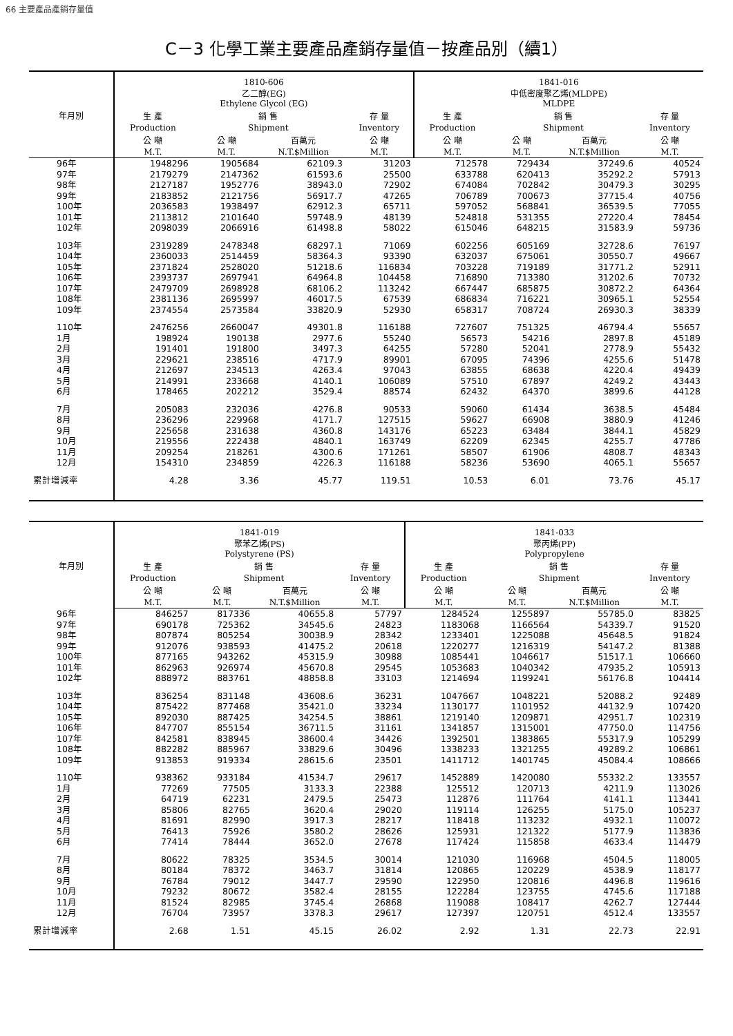66 主要產品產銷存量值
C－3 化學工業主要產品產銷存量值－按產品別（續1）
| 年月別 | 1810-606 乙二醇(EG) Ethylene Glycol (EG) | | | | 1841-016 中低密度聚乙烯(MLDPE) MLDPE | | | |
| --- | --- | --- | --- | --- | --- | --- | --- | --- |
| | 生 產 | 銷 售 | | 存 量 | 生 產 | 銷 售 | | 存 量 |
| | Production | Shipment | | Inventory | Production | Shipment | | Inventory |
| | 公 噸 | 公 噸 | 百萬元 | 公 噸 | 公 噸 | 公 噸 | 百萬元 | 公 噸 |
| | M.T. | M.T. | N.T.$Million | M.T. | M.T. | M.T. | N.T.$Million | M.T. |
| 96年 | 1948296 | 1905684 | 62109.3 | 31203 | 712578 | 729434 | 37249.6 | 40524 |
| 97年 | 2179279 | 2147362 | 61593.6 | 25500 | 633788 | 620413 | 35292.2 | 57913 |
| 98年 | 2127187 | 1952776 | 38943.0 | 72902 | 674084 | 702842 | 30479.3 | 30295 |
| 99年 | 2183852 | 2121756 | 56917.7 | 47265 | 706789 | 700673 | 37715.4 | 40756 |
| 100年 | 2036583 | 1938497 | 62912.3 | 65711 | 597052 | 568841 | 36539.5 | 77055 |
| 101年 | 2113812 | 2101640 | 59748.9 | 48139 | 524818 | 531355 | 27220.4 | 78454 |
| 102年 | 2098039 | 2066916 | 61498.8 | 58022 | 615046 | 648215 | 31583.9 | 59736 |
| 103年 | 2319289 | 2478348 | 68297.1 | 71069 | 602256 | 605169 | 32728.6 | 76197 |
| 104年 | 2360033 | 2514459 | 58364.3 | 93390 | 632037 | 675061 | 30550.7 | 49667 |
| 105年 | 2371824 | 2528020 | 51218.6 | 116834 | 703228 | 719189 | 31771.2 | 52911 |
| 106年 | 2393737 | 2697941 | 64964.8 | 104458 | 716890 | 713380 | 31202.6 | 70732 |
| 107年 | 2479709 | 2698928 | 68106.2 | 113242 | 667447 | 685875 | 30872.2 | 64364 |
| 108年 | 2381136 | 2695997 | 46017.5 | 67539 | 686834 | 716221 | 30965.1 | 52554 |
| 109年 | 2374554 | 2573584 | 33820.9 | 52930 | 658317 | 708724 | 26930.3 | 38339 |
| 110年 | 2476256 | 2660047 | 49301.8 | 116188 | 727607 | 751325 | 46794.4 | 55657 |
| 1月 | 198924 | 190138 | 2977.6 | 55240 | 56573 | 54216 | 2897.8 | 45189 |
| 2月 | 191401 | 191800 | 3497.3 | 64255 | 57280 | 52041 | 2778.9 | 55432 |
| 3月 | 229621 | 238516 | 4717.9 | 89901 | 67095 | 74396 | 4255.6 | 51478 |
| 4月 | 212697 | 234513 | 4263.4 | 97043 | 63855 | 68638 | 4220.4 | 49439 |
| 5月 | 214991 | 233668 | 4140.1 | 106089 | 57510 | 67897 | 4249.2 | 43443 |
| 6月 | 178465 | 202212 | 3529.4 | 88574 | 62432 | 64370 | 3899.6 | 44128 |
| 7月 | 205083 | 232036 | 4276.8 | 90533 | 59060 | 61434 | 3638.5 | 45484 |
| 8月 | 236296 | 229968 | 4171.7 | 127515 | 59627 | 66908 | 3880.9 | 41246 |
| 9月 | 225658 | 231638 | 4360.8 | 143176 | 65223 | 63484 | 3844.1 | 45829 |
| 10月 | 219556 | 222438 | 4840.1 | 163749 | 62209 | 62345 | 4255.7 | 47786 |
| 11月 | 209254 | 218261 | 4300.6 | 171261 | 58507 | 61906 | 4808.7 | 48343 |
| 12月 | 154310 | 234859 | 4226.3 | 116188 | 58236 | 53690 | 4065.1 | 55657 |
| 累計增減率 | 4.28 | 3.36 | 45.77 | 119.51 | 10.53 | 6.01 | 73.76 | 45.17 |
| 年月別 | 1841-019 聚苯乙烯(PS) Polystyrene (PS) | | | | 1841-033 聚丙烯(PP) Polypropylene | | | |
| --- | --- | --- | --- | --- | --- | --- | --- | --- |
| | 生 產 | 銷 售 | | 存 量 | 生 產 | 銷 售 | | 存 量 |
| | Production | Shipment | | Inventory | Production | Shipment | | Inventory |
| | 公 噸 | 公 噸 | 百萬元 | 公 噸 | 公 噸 | 公 噸 | 百萬元 | 公 噸 |
| | M.T. | M.T. | N.T.$Million | M.T. | M.T. | M.T. | N.T.$Million | M.T. |
| 96年 | 846257 | 817336 | 40655.8 | 57797 | 1284524 | 1255897 | 55785.0 | 83825 |
| 97年 | 690178 | 725362 | 34545.6 | 24823 | 1183068 | 1166564 | 54339.7 | 91520 |
| 98年 | 807874 | 805254 | 30038.9 | 28342 | 1233401 | 1225088 | 45648.5 | 91824 |
| 99年 | 912076 | 938593 | 41475.2 | 20618 | 1220277 | 1216319 | 54147.2 | 81388 |
| 100年 | 877165 | 943262 | 45315.9 | 30988 | 1085441 | 1046617 | 51517.1 | 106660 |
| 101年 | 862963 | 926974 | 45670.8 | 29545 | 1053683 | 1040342 | 47935.2 | 105913 |
| 102年 | 888972 | 883761 | 48858.8 | 33103 | 1214694 | 1199241 | 56176.8 | 104414 |
| 103年 | 836254 | 831148 | 43608.6 | 36231 | 1047667 | 1048221 | 52088.2 | 92489 |
| 104年 | 875422 | 877468 | 35421.0 | 33234 | 1130177 | 1101952 | 44132.9 | 107420 |
| 105年 | 892030 | 887425 | 34254.5 | 38861 | 1219140 | 1209871 | 42951.7 | 102319 |
| 106年 | 847707 | 855154 | 36711.5 | 31161 | 1341857 | 1315001 | 47750.0 | 114756 |
| 107年 | 842581 | 838945 | 38600.4 | 34426 | 1392501 | 1383865 | 55317.9 | 105299 |
| 108年 | 882282 | 885967 | 33829.6 | 30496 | 1338233 | 1321255 | 49289.2 | 106861 |
| 109年 | 913853 | 919334 | 28615.6 | 23501 | 1411712 | 1401745 | 45084.4 | 108666 |
| 110年 | 938362 | 933184 | 41534.7 | 29617 | 1452889 | 1420080 | 55332.2 | 133557 |
| 1月 | 77269 | 77505 | 3133.3 | 22388 | 125512 | 120713 | 4211.9 | 113026 |
| 2月 | 64719 | 62231 | 2479.5 | 25473 | 112876 | 111764 | 4141.1 | 113441 |
| 3月 | 85806 | 82765 | 3620.4 | 29020 | 119114 | 126255 | 5175.0 | 105237 |
| 4月 | 81691 | 82990 | 3917.3 | 28217 | 118418 | 113232 | 4932.1 | 110072 |
| 5月 | 76413 | 75926 | 3580.2 | 28626 | 125931 | 121322 | 5177.9 | 113836 |
| 6月 | 77414 | 78444 | 3652.0 | 27678 | 117424 | 115858 | 4633.4 | 114479 |
| 7月 | 80622 | 78325 | 3534.5 | 30014 | 121030 | 116968 | 4504.5 | 118005 |
| 8月 | 80184 | 78372 | 3463.7 | 31814 | 120865 | 120229 | 4538.9 | 118177 |
| 9月 | 76784 | 79012 | 3447.7 | 29590 | 122950 | 120816 | 4496.8 | 119616 |
| 10月 | 79232 | 80672 | 3582.4 | 28155 | 122284 | 123755 | 4745.6 | 117188 |
| 11月 | 81524 | 82985 | 3745.4 | 26868 | 119088 | 108417 | 4262.7 | 127444 |
| 12月 | 76704 | 73957 | 3378.3 | 29617 | 127397 | 120751 | 4512.4 | 133557 |
| 累計增減率 | 2.68 | 1.51 | 45.15 | 26.02 | 2.92 | 1.31 | 22.73 | 22.91 |